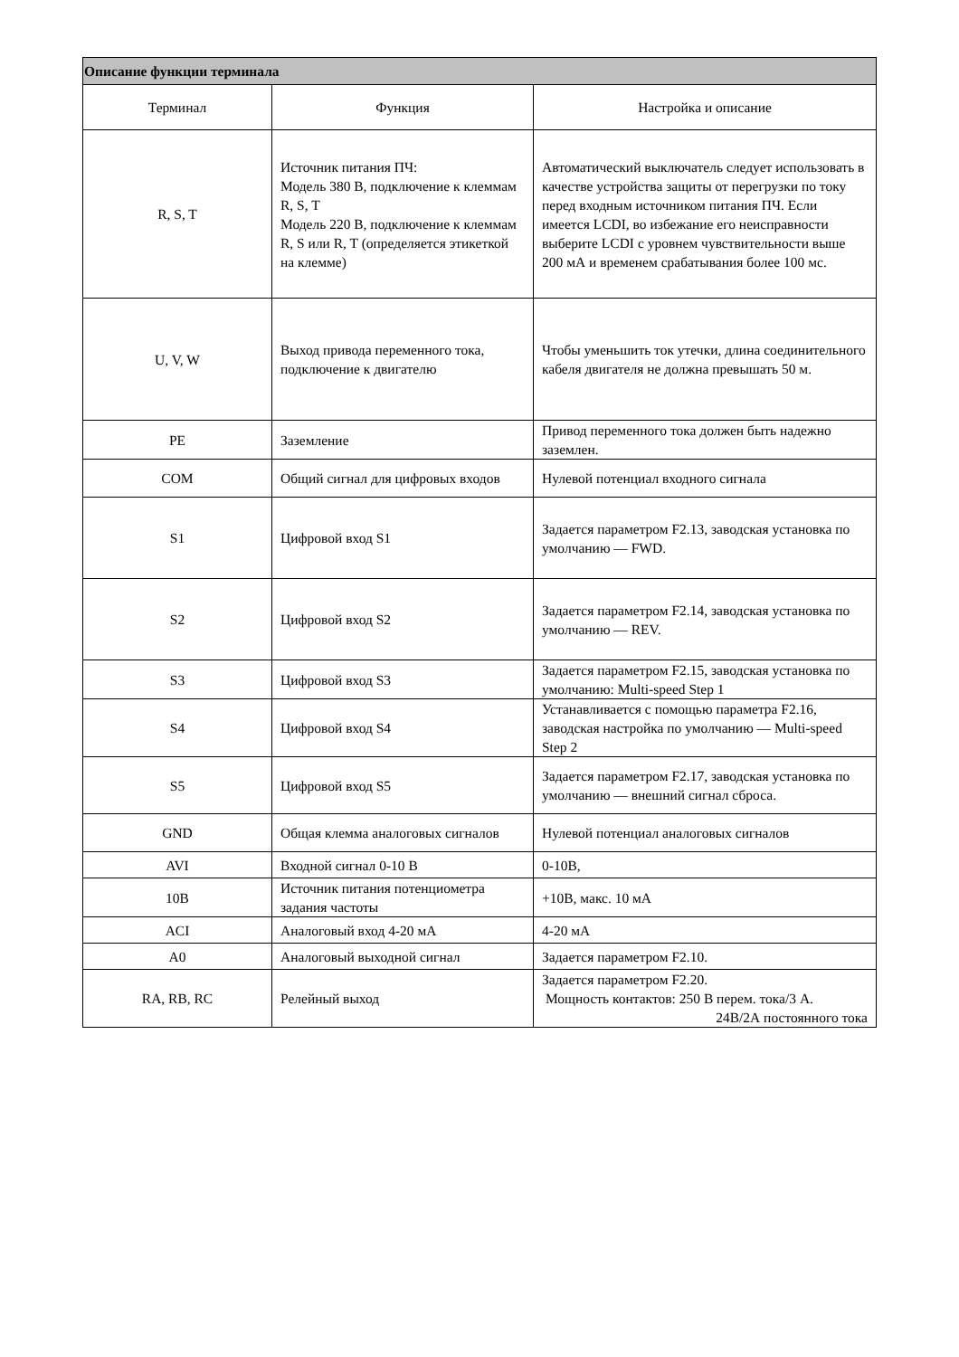| Описание функции терминала | | |
| --- | --- | --- |
| Терминал | Функция | Настройка и описание |
| R, S, T | Источник питания ПЧ: Модель 380 В, подключение к клеммам R, S, T Модель 220 В, подключение к клеммам R, S или R, T (определяется этикеткой на клемме) | Автоматический выключатель следует использовать в качестве устройства защиты от перегрузки по току перед входным источником питания ПЧ. Если имеется LCDI, во избежание его неисправности выберите LCDI с уровнем чувствительности выше 200 мА и временем срабатывания более 100 мс. |
| U, V, W | Выход привода переменного тока, подключение к двигателю | Чтобы уменьшить ток утечки, длина соединительного кабеля двигателя не должна превышать 50 м. |
| PE | Заземление | Привод переменного тока должен быть надежно заземлен. |
| COM | Общий сигнал для цифровых входов | Нулевой потенциал входного сигнала |
| S1 | Цифровой вход S1 | Задается параметром F2.13, заводская установка по умолчанию — FWD. |
| S2 | Цифровой вход S2 | Задается параметром F2.14, заводская установка по умолчанию — REV. |
| S3 | Цифровой вход S3 | Задается параметром F2.15, заводская установка по умолчанию: Multi-speed Step 1 |
| S4 | Цифровой вход S4 | Устанавливается с помощью параметра F2.16, заводская настройка по умолчанию — Multi-speed Step 2 |
| S5 | Цифровой вход S5 | Задается параметром F2.17, заводская установка по умолчанию — внешний сигнал сброса. |
| GND | Общая клемма аналоговых сигналов | Нулевой потенциал аналоговых сигналов |
| AVI | Входной сигнал 0-10 В | 0-10В, |
| 10В | Источник питания потенциометра задания частоты | +10В, макс. 10 мА |
| ACI | Аналоговый вход 4-20 мА | 4-20 мА |
| A0 | Аналоговый выходной сигнал | Задается параметром F2.10. |
| RA, RB, RC | Релейный выход | Задается параметром F2.20. Мощность контактов: 250 В перем. тока/3 А. 24В/2А постоянного тока |